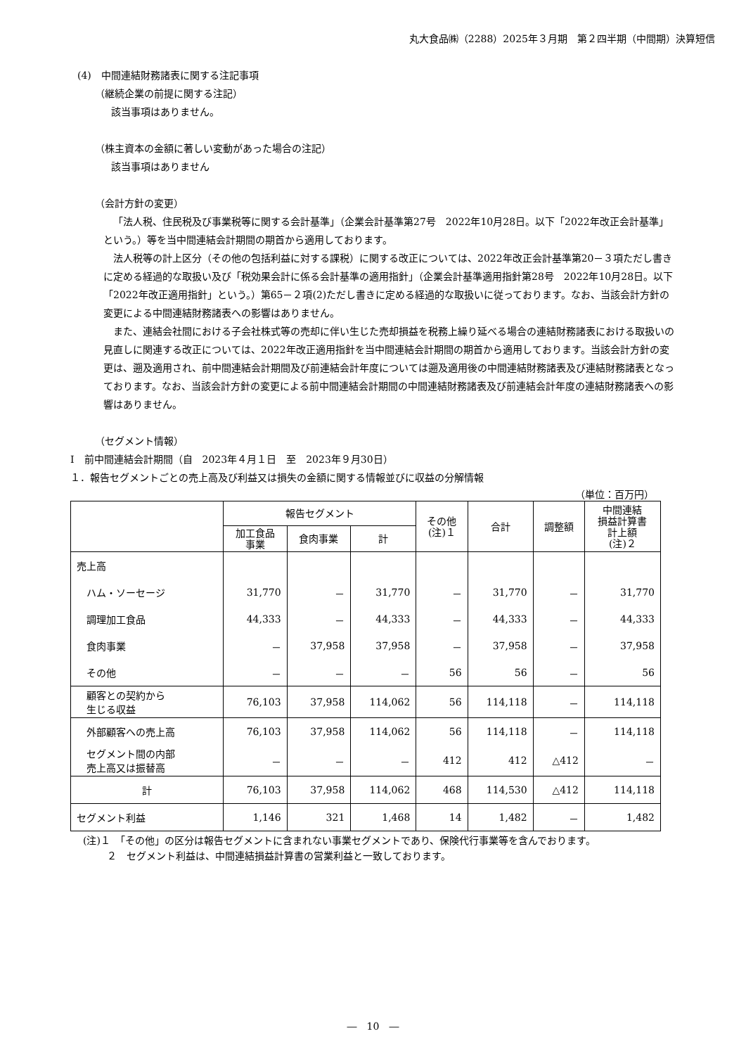丸大食品㈱（2288）2025年３月期　第２四半期（中間期）決算短信
(4)　中間連結財務諸表に関する注記事項
（継続企業の前提に関する注記）
該当事項はありません。
（株主資本の金額に著しい変動があった場合の注記）
該当事項はありません
（会計方針の変更）
「法人税、住民税及び事業税等に関する会計基準」（企業会計基準第27号　2022年10月28日。以下「2022年改正会計基準」という。）等を当中間連結会計期間の期首から適用しております。
法人税等の計上区分（その他の包括利益に対する課税）に関する改正については、2022年改正会計基準第20－３項ただし書きに定める経過的な取扱い及び「税効果会計に係る会計基準の適用指針」（企業会計基準適用指針第28号　2022年10月28日。以下「2022年改正適用指針」という。）第65－２項(2)ただし書きに定める経過的な取扱いに従っております。なお、当該会計方針の変更による中間連結財務諸表への影響はありません。
また、連結会社間における子会社株式等の売却に伴い生じた売却損益を税務上繰り延べる場合の連結財務諸表における取扱いの見直しに関連する改正については、2022年改正適用指針を当中間連結会計期間の期首から適用しております。当該会計方針の変更は、遡及適用され、前中間連結会計期間及び前連結会計年度については遡及適用後の中間連結財務諸表及び連結財務諸表となっております。なお、当該会計方針の変更による前中間連結会計期間の中間連結財務諸表及び前連結会計年度の連結財務諸表への影響はありません。
（セグメント情報）
Ⅰ　前中間連結会計期間（自　2023年４月１日　至　2023年９月30日）
１．報告セグメントごとの売上高及び利益又は損失の金額に関する情報並びに収益の分解情報
（単位：百万円）
| | 報告セグメント | | | その他 (注)１ | 合計 | 調整額 | 中間連結 損益計算書 計上額 (注)２ |
| --- | --- | --- | --- | --- | --- | --- | --- |
| | 加工食品 事業 | 食肉事業 | 計 | | | | |
| 売上高 | | | | | | | |
| ハム・ソーセージ | 31,770 | － | 31,770 | － | 31,770 | － | 31,770 |
| 調理加工食品 | 44,333 | － | 44,333 | － | 44,333 | － | 44,333 |
| 食肉事業 | － | 37,958 | 37,958 | － | 37,958 | － | 37,958 |
| その他 | － | － | － | 56 | 56 | － | 56 |
| 顧客との契約から 生じる収益 | 76,103 | 37,958 | 114,062 | 56 | 114,118 | － | 114,118 |
| 外部顧客への売上高 | 76,103 | 37,958 | 114,062 | 56 | 114,118 | － | 114,118 |
| セグメント間の内部 売上高又は振替高 | － | － | － | 412 | 412 | △412 | － |
| 計 | 76,103 | 37,958 | 114,062 | 468 | 114,530 | △412 | 114,118 |
| セグメント利益 | 1,146 | 321 | 1,468 | 14 | 1,482 | － | 1,482 |
(注)１　「その他」の区分は報告セグメントに含まれない事業セグメントであり、保険代行事業等を含んでおります。
２　セグメント利益は、中間連結損益計算書の営業利益と一致しております。
―　10　―